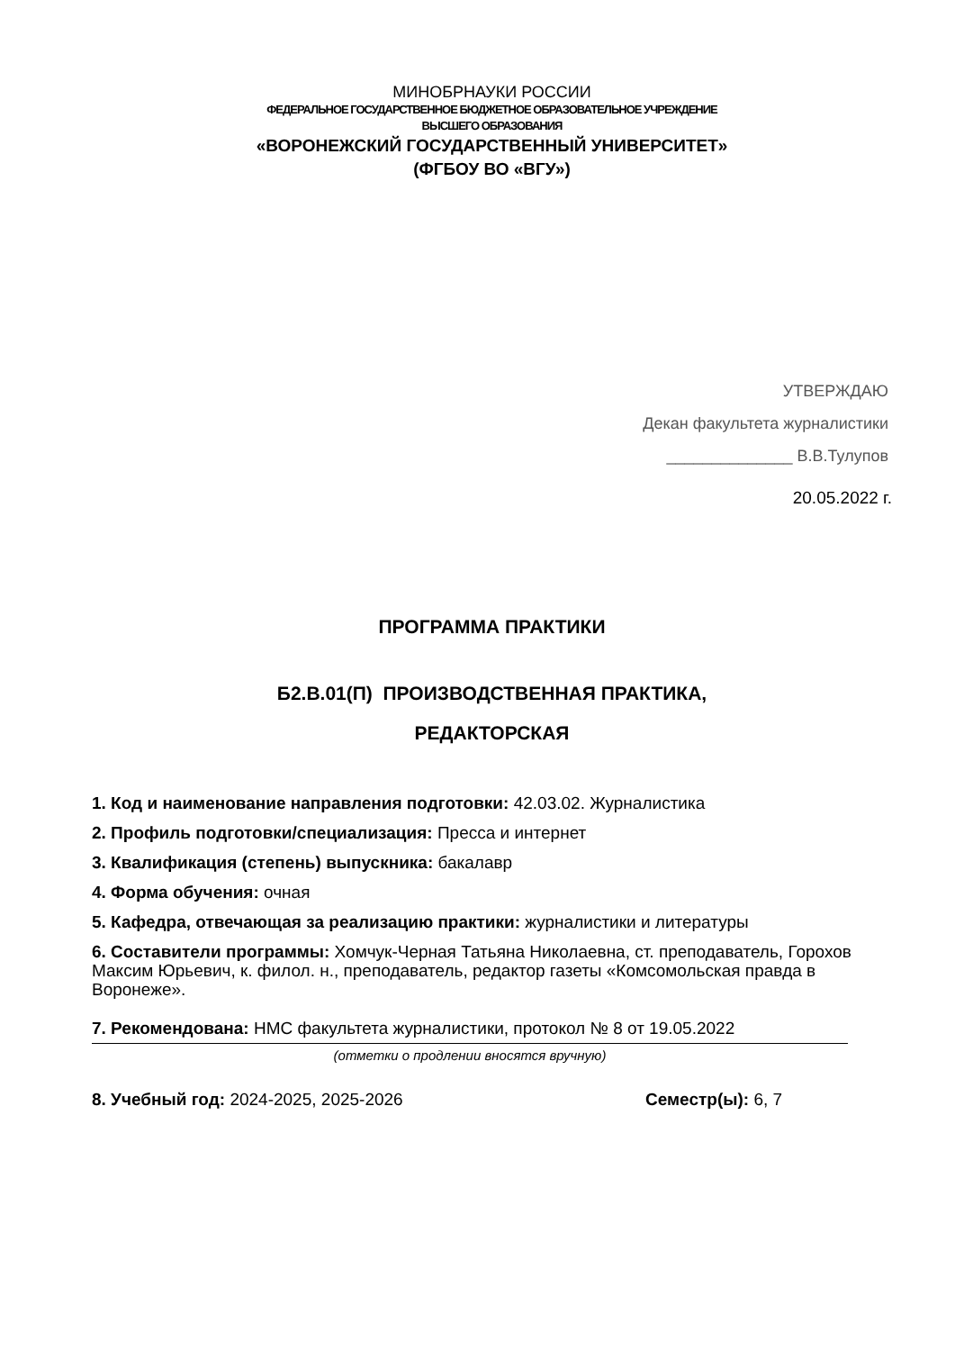МИНОБРНАУКИ РОССИИ
ФЕДЕРАЛЬНОЕ ГОСУДАРСТВЕННОЕ БЮДЖЕТНОЕ ОБРАЗОВАТЕЛЬНОЕ УЧРЕЖДЕНИЕ
ВЫСШЕГО ОБРАЗОВАНИЯ
«ВОРОНЕЖСКИЙ ГОСУДАРСТВЕННЫЙ УНИВЕРСИТЕТ»
(ФГБОУ ВО «ВГУ»)
УТВЕРЖДАЮ
Декан факультета журналистики
______________ В.В.Тулупов
20.05.2022 г.
ПРОГРАММА ПРАКТИКИ
Б2.В.01(П) ПРОИЗВОДСТВЕННАЯ ПРАКТИКА,
РЕДАКТОРСКАЯ
1. Код и наименование направления подготовки: 42.03.02. Журналистика
2. Профиль подготовки/специализация: Пресса и интернет
3. Квалификация (степень) выпускника: бакалавр
4. Форма обучения: очная
5. Кафедра, отвечающая за реализацию практики: журналистики и литературы
6. Составители программы: Хомчук-Черная Татьяна Николаевна, ст. преподаватель, Горохов Максим Юрьевич, к. филол. н., преподаватель, редактор газеты «Комсомольская правда в Воронеже».
7. Рекомендована: НМС факультета журналистики, протокол № 8 от 19.05.2022
(отметки о продлении вносятся вручную)
8. Учебный год: 2024-2025, 2025-2026 Семестр(ы): 6, 7